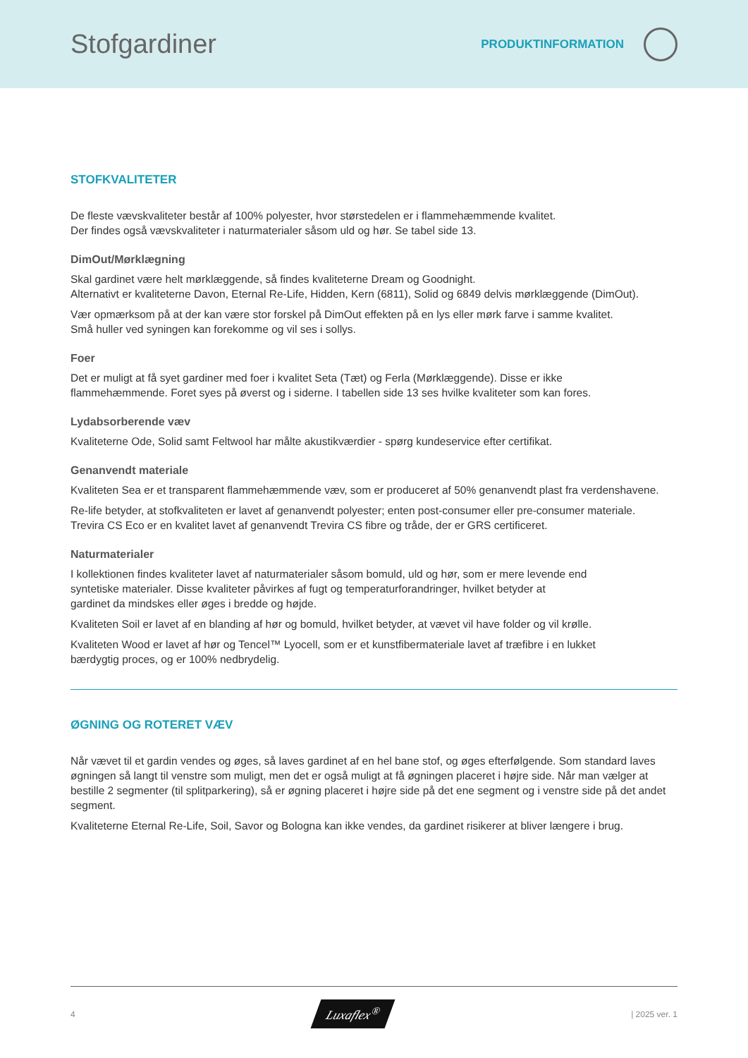Stofgardiner
PRODUKTINFORMATION
STOFKVALITETER
De fleste vævskvaliteter består af 100% polyester, hvor størstedelen er i flammehæmmende kvalitet.
Der findes også vævskvaliteter i naturmaterialer såsom uld og hør. Se tabel side 13.
DimOut/Mørklægning
Skal gardinet være helt mørklæggende, så findes kvaliteterne Dream og Goodnight.
Alternativt er kvaliteterne Davon, Eternal Re-Life, Hidden, Kern (6811), Solid og 6849 delvis mørklæggende (DimOut).
Vær opmærksom på at der kan være stor forskel på DimOut effekten på en lys eller mørk farve i samme kvalitet.
Små huller ved syningen kan forekomme og vil ses i sollys.
Foer
Det er muligt at få syet gardiner med foer i kvalitet Seta (Tæt) og Ferla (Mørklæggende). Disse er ikke
flammehæmmende. Foret syes på øverst og i siderne. I tabellen side 13 ses hvilke kvaliteter som kan fores.
Lydabsorberende væv
Kvaliteterne Ode, Solid samt Feltwool har målte akustikværdier - spørg kundeservice efter certifikat.
Genanvendt materiale
Kvaliteten Sea er et transparent flammehæmmende væv, som er produceret af 50% genanvendt plast fra verdenshavene.
Re-life betyder, at stofkvaliteten er lavet af genanvendt polyester; enten post-consumer eller pre-consumer materiale.
Trevira CS Eco er en kvalitet lavet af genanvendt Trevira CS fibre og tråde, der er GRS certificeret.
Naturmaterialer
I kollektionen findes kvaliteter lavet af naturmaterialer såsom bomuld, uld og hør, som er mere levende end
syntetiske materialer. Disse kvaliteter påvirkes af fugt og temperaturforandringer, hvilket betyder at
gardinet da mindskes eller øges i bredde og højde.
Kvaliteten Soil er lavet af en blanding af hør og bomuld, hvilket betyder, at vævet vil have folder og vil krølle.
Kvaliteten Wood er lavet af hør og Tencel™ Lyocell, som er et kunstfibermateriale lavet af træfibre i en lukket
bærdygtig proces, og er 100% nedbrydelig.
ØGNING OG ROTERET VÆV
Når vævet til et gardin vendes og øges, så laves gardinet af en hel bane stof, og øges efterfølgende. Som standard laves øgningen så langt til venstre som muligt, men det er også muligt at få øgningen placeret i højre side. Når man vælger at bestille 2 segmenter (til splitparkering), så er øgning placeret i højre side på det ene segment og i venstre side på det andet segment.
Kvaliteterne Eternal Re-Life, Soil, Savor og Bologna kan ikke vendes, da gardinet risikerer at bliver længere i brug.
4 Luxaflex<sup>®</sup> | 2025 ver. 1